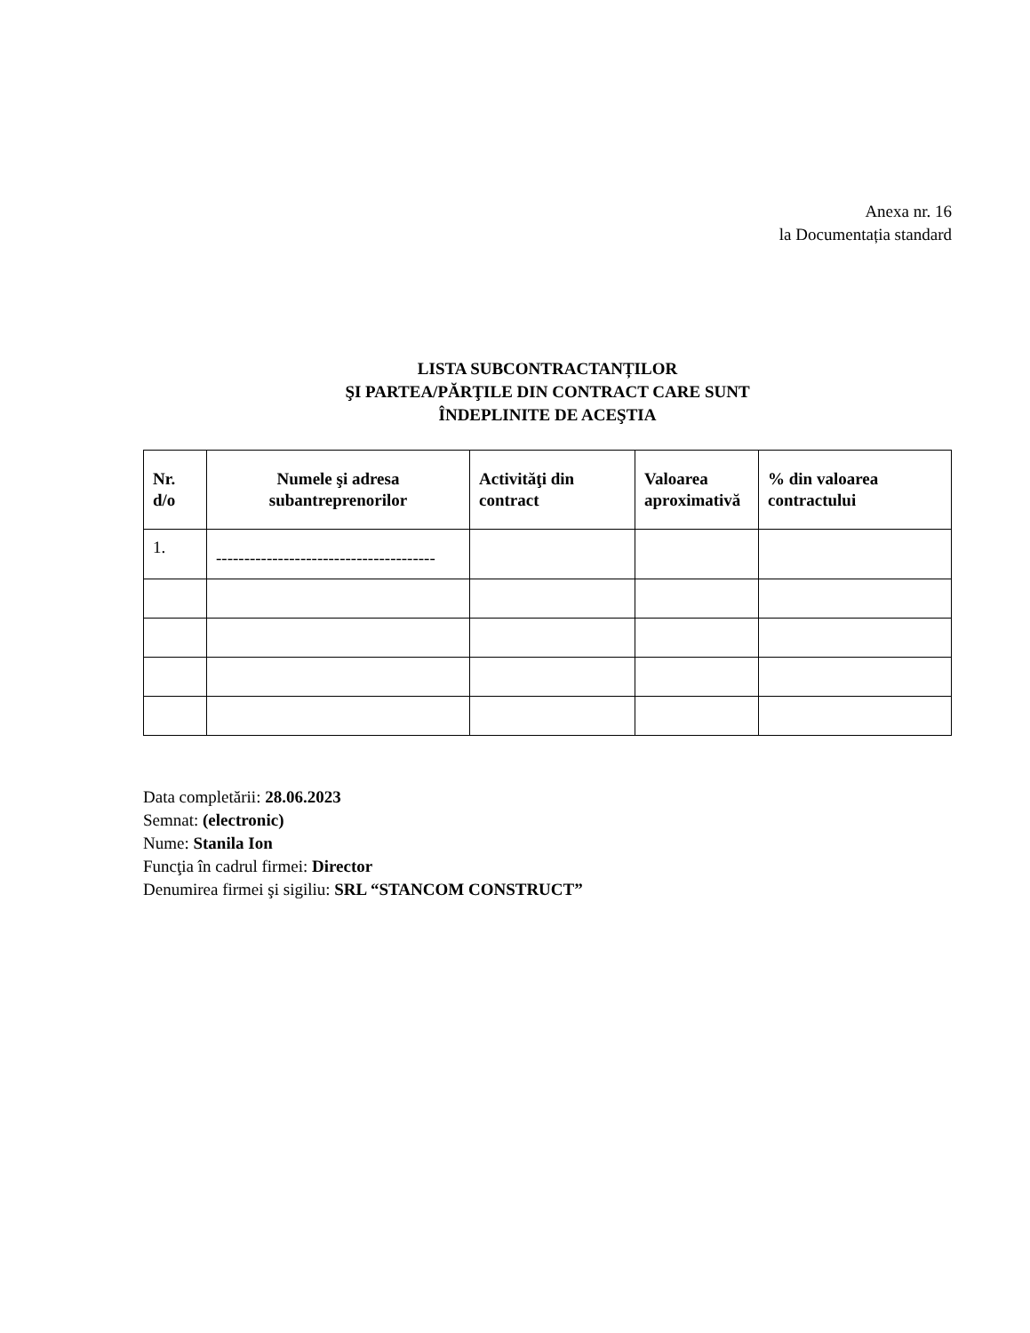Anexa nr. 16
la Documentația standard
LISTA SUBCONTRACTANȚILOR
ŞI PARTEA/PĂRŢILE DIN CONTRACT CARE SUNT
ÎNDEPLINITE DE ACEŞTIA
| Nr. d/o | Numele şi adresa subantreprenorilor | Activităţi din contract | Valoarea aproximativă | % din valoarea contractului |
| --- | --- | --- | --- | --- |
| 1. | --------------------------------------- | | | |
Data completării: 28.06.2023
Semnat: (electronic)
Nume: Stanila Ion
Funcţia în cadrul firmei: Director
Denumirea firmei şi sigiliu: SRL “STANCOM CONSTRUCT”